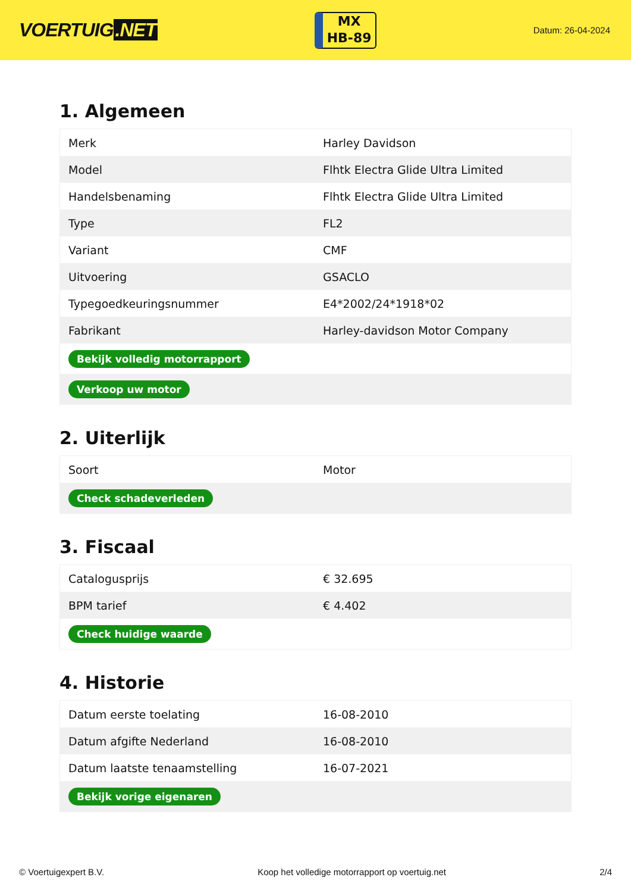VOERTUIG.NET
MX
HB-89
Datum: 26-04-2024
1. Algemeen
| Merk | Harley Davidson |
| Model | Flhtk Electra Glide Ultra Limited |
| Handelsbenaming | Flhtk Electra Glide Ultra Limited |
| Type | FL2 |
| Variant | CMF |
| Uitvoering | GSACLO |
| Typegoedkeuringsnummer | E4*2002/24*1918*02 |
| Fabrikant | Harley-davidson Motor Company |
| Bekijk volledig motorrapport | |
| Verkoop uw motor | |
2. Uiterlijk
| Soort | Motor |
| Check schadeverleden | |
3. Fiscaal
| Catalogusprijs | € 32.695 |
| BPM tarief | € 4.402 |
| Check huidige waarde | |
4. Historie
| Datum eerste toelating | 16-08-2010 |
| Datum afgifte Nederland | 16-08-2010 |
| Datum laatste tenaamstelling | 16-07-2021 |
| Bekijk vorige eigenaren | |
© Voertuigexpert B.V. Koop het volledige motorrapport op voertuig.net 2/4